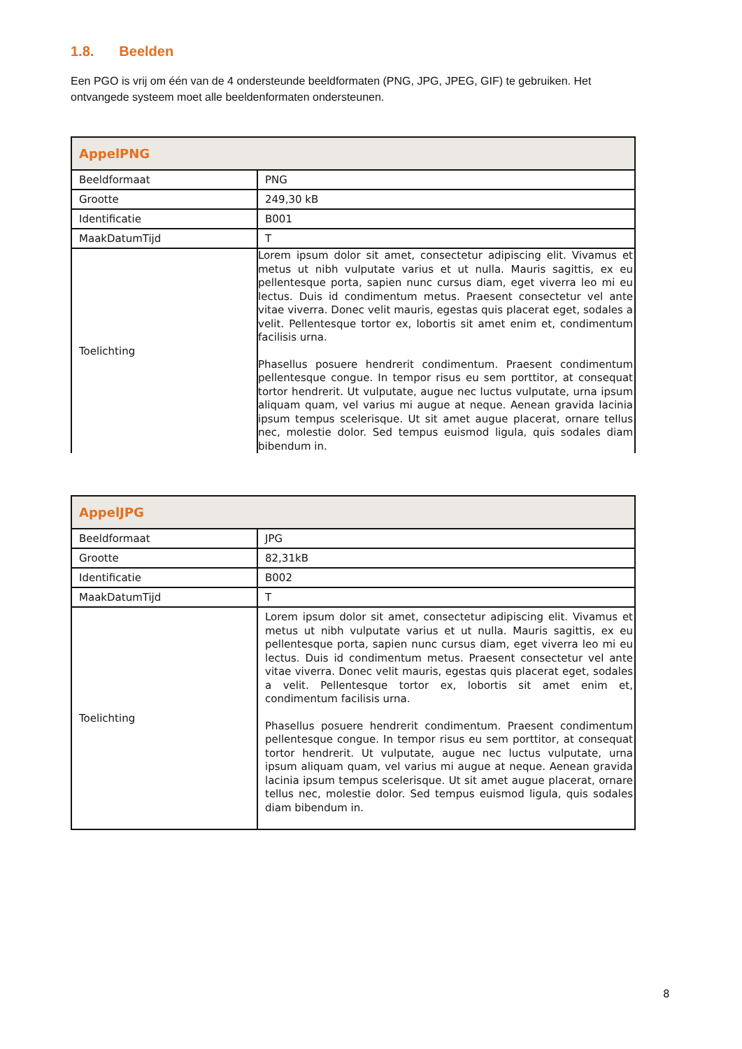1.8. Beelden
Een PGO is vrij om één van de 4 ondersteunde beeldformaten (PNG, JPG, JPEG, GIF) te gebruiken. Het ontvangede systeem moet alle beeldenformaten ondersteunen.
| AppelPNG | |
| --- | --- |
| Beeldformaat | PNG |
| Grootte | 249,30 kB |
| Identificatie | B001 |
| MaakDatumTijd | T |
| Toelichting | Lorem ipsum dolor sit amet, consectetur adipiscing elit. Vivamus et metus ut nibh vulputate varius et ut nulla. Mauris sagittis, ex eu pellentesque porta, sapien nunc cursus diam, eget viverra leo mi eu lectus. Duis id condimentum metus. Praesent consectetur vel ante vitae viverra. Donec velit mauris, egestas quis placerat eget, sodales a velit. Pellentesque tortor ex, lobortis sit amet enim et, condimentum facilisis urna. Phasellus posuere hendrerit condimentum. Praesent condimentum pellentesque congue. In tempor risus eu sem porttitor, at consequat tortor hendrerit. Ut vulputate, augue nec luctus vulputate, urna ipsum aliquam quam, vel varius mi augue at neque. Aenean gravida lacinia ipsum tempus scelerisque. Ut sit amet augue placerat, ornare tellus nec, molestie dolor. Sed tempus euismod ligula, quis sodales diam bibendum in. |
| AppelJPG | |
| --- | --- |
| Beeldformaat | JPG |
| Grootte | 82,31kB |
| Identificatie | B002 |
| MaakDatumTijd | T |
| Toelichting | Lorem ipsum dolor sit amet, consectetur adipiscing elit. Vivamus et metus ut nibh vulputate varius et ut nulla. Mauris sagittis, ex eu pellentesque porta, sapien nunc cursus diam, eget viverra leo mi eu lectus. Duis id condimentum metus. Praesent consectetur vel ante vitae viverra. Donec velit mauris, egestas quis placerat eget, sodales a velit. Pellentesque tortor ex, lobortis sit amet enim et, condimentum facilisis urna. Phasellus posuere hendrerit condimentum. Praesent condimentum pellentesque congue. In tempor risus eu sem porttitor, at consequat tortor hendrerit. Ut vulputate, augue nec luctus vulputate, urna ipsum aliquam quam, vel varius mi augue at neque. Aenean gravida lacinia ipsum tempus scelerisque. Ut sit amet augue placerat, ornare tellus nec, molestie dolor. Sed tempus euismod ligula, quis sodales diam bibendum in. |
8